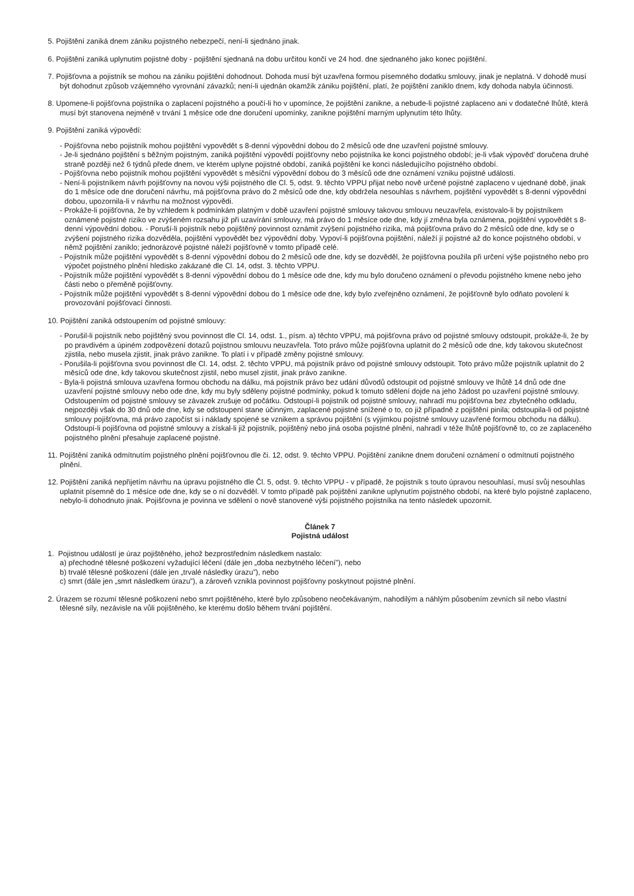5. Pojištění zaniká dnem zániku pojistného nebezpečí, není-li sjednáno jinak.
6. Pojištění zaniká uplynutim pojistné doby - pojištění sjednaná na dobu určitou končí ve 24 hod. dne sjednaného jako konec pojištění.
7. Pojišťovna a pojistník se mohou na zániku pojištění dohodnout. Dohoda musí být uzavřena formou písemného dodatku smlouvy, jinak je neplatná. V dohodě musí být dohodnut způsob vzájemného vyrovnání závazků; není-li ujednán okamžik zániku pojištění, platí, že pojištění zaniklo dnem, kdy dohoda nabyla účinnosti.
8. Upomene-li pojišťovna pojistníka o zaplacení pojistného a poučí-li ho v upomínce, že pojištění zanikne, a nebude-li pojistné zaplaceno ani v dodatečné lhůtě, která musí být stanovena nejméně v trvání 1 měsíce ode dne doručení upomínky, zanikne pojištění marným uplynutím této lhůty.
9. Pojištění zaniká výpovědí:
- Pojišťovna nebo pojistník mohou pojištění vypovědět s 8-denní výpovědní dobou do 2 měsíců ode dne uzavření pojistné smlouvy.
- Je-li sjednáno pojištění s běžným pojistným, zaniká pojištění výpovědí pojišťovny nebo pojistníka ke konci pojistného období; je-li však výpověd’ doručena druhé straně později než 6 týdnů přede dnem, ve kterém uplyne pojistné období, zaniká pojištění ke konci následujícího pojistného období.
- Pojišťovna nebo pojistník mohou pojištění vypovědět s měsíční výpovědní dobou do 3 měsíců ode dne oznámení vzniku pojistné události.
- Není-li pojistníkem návrh pojišťovny na novou výši pojistného dle Cl. 5, odst. 9. těchto VPPU přijat nebo nově určené pojistné zaplaceno v ujednané době, jinak do 1 měsíce ode dne doručení návrhu, má pojišťovna právo do 2 měsíců ode dne, kdy obdržela nesouhlas s návrhem, pojištění vypovědět s 8-denní výpovědní dobou, upozornila-li v návrhu na možnost výpovědi.
- Prokáže-li pojišťovna, že by vzhledem k podmínkám platným v době uzavření pojistné smlouvy takovou smlouvu neuzavřela, existovalo-li by pojistníkem oznámené pojistné riziko ve zvýšeném rozsahu již při uzavírání smlouvy, má právo do 1 měsíce ode dne, kdy jí změna byla oznámena, pojištění vypovědět s 8-denní výpovědní dobou. - Poruší-li pojistník nebo pojištěný povinnost oznámit zvýšení pojistného rizika, má pojišťovna právo do 2 měsíců ode dne, kdy se o zvýšení pojistného rizika dozvěděla, pojištění vypovědět bez výpovědní doby. Vypoví-li pojišťovna pojištění, náleží jí pojistné až do konce pojistného období, v němž pojištění zaniklo; jednorázové pojistné náleží pojišťovně v tomto případě celé.
- Pojistník může pojištění vypovědět s 8-denní výpovědní dobou do 2 měsíců ode dne, kdy se dozvěděl, že pojišťovna použila při určení výše pojistného nebo pro výpočet pojistného plnění hledisko zakázané dle Cl. 14, odst. 3. těchto VPPU.
- Pojistník může pojištění vypovědět s 8-denní výpovědní dobou do 1 měsíce ode dne, kdy mu bylo doručeno oznámení o převodu pojistného kmene nebo jeho části nebo o přeměně pojišťovny.
- Pojistník může pojištění vypovědět s 8-denní výpovědní dobou do 1 měsíce ode dne, kdy bylo zveřejněno oznámení, že pojišťovně bylo odňato povolení k provozování pojišťovací činnosti.
10. Pojištění zaniká odstoupením od pojistné smlouvy:
- Porušil-li pojistník nebo pojištěný svou povinnost dle Cl. 14, odst. 1., písm. a) těchto VPPU, má pojišťovna právo od pojistné smlouvy odstoupit, prokáže-li, že by po pravdivém a úpiném zodpovězení dotazů pojistnou smlouvu neuzavřela. Toto právo může pojišťovna uplatnit do 2 měsíců ode dne, kdy takovou skutečnost zjistila, nebo musela zjistit, jinak právo zanikne. To platí i v případě změny pojistné smlouvy.
- Porušila-li pojišťovna svou povinnost dle Cl. 14, odst. 2. těchto VPPU, má pojistník právo od pojistné smlouvy odstoupit. Toto právo může pojistník uplatnit do 2 měsíců ode dne, kdy takovou skutečnost zjistil, nebo musel zjistit, jinak právo zanikne.
- Byla-li pojistná smlouva uzavřena formou obchodu na dálku, má pojistník právo bez udání důvodů odstoupit od pojistné smlouvy ve lhůtě 14 dnů ode dne uzavření pojistné smlouvy nebo ode dne, kdy mu byly sděleny pojistné podmínky, pokud k tomuto sdělení dojde na jeho žádost po uzavření pojistné smlouvy. Odstoupením od pojistné smlouvy se závazek zrušuje od počátku. Odstoupí-li pojistník od pojistné smlouvy, nahradí mu pojišťovna bez zbytečného odkladu, nejpozději však do 30 dnů ode dne, kdy se odstoupení stane účinným, zaplacené pojistné snížené o to, co již případně z pojištění pinila; odstoupila-li od pojistné smlouvy pojišťovna, má právo započíst si i náklady spojené se vznikem a správou pojištění (s výjimkou pojistné smlouvy uzavřené formou obchodu na dálku). Odstoupí-li pojišťovna od pojistné smlouvy a získal-li již pojistník, pojištěný nebo jiná osoba pojistné plnění, nahradí v téže lhůtě pojišťovně to, co ze zaplaceného pojistného plnění přesahuje zaplacené pojistné.
11. Pojištění zaniká odmítnutím pojistného plnění pojišťovnou dle či. 12, odst. 9. těchto VPPU. Pojištění zanikne dnem doručení oznámení o odmítnutí pojistného plnění.
12. Pojištění zaniká nepřijetím návrhu na úpravu pojistného dle Čl. 5, odst. 9. těchto VPPU - v případě, že pojistník s touto úpravou nesouhlasí, musí svůj nesouhlas uplatnit písemně do 1 měsíce ode dne, kdy se o ní dozvěděl. V tomto případě pak pojištění zanikne uplynutím pojistného období, na které bylo pojistné zaplaceno, nebylo-li dohodnuto jinak. Pojišťovna je povinna ve sdělení o nově stanovené výši pojistného pojistníka na tento následek upozornit.
Článek 7
Pojistná událost
1. Pojistnou událostí je úraz pojištěného, jehož bezprostředním následkem nastalo:
a) přechodné tělesné poškození vyžadující léčení (dále jen „doba nezbytného léčení”), nebo
b) trvalé tělesné poškození (dále jen „trvalé následky úrazu”), nebo
c) smrt (dále jen „smrt následkem úrazu”), a zároveň vznikla povinnost pojišťovny poskytnout pojistné plnění.
2. Úrazem se rozumí tělesné poškození nebo smrt pojištěného, které bylo způsobeno neočekávaným, nahodilým a náhlým působením zevních sil nebo vlastní tělesné síly, nezávisle na vůli pojištěného, ke kterému došlo během trvání pojištění.